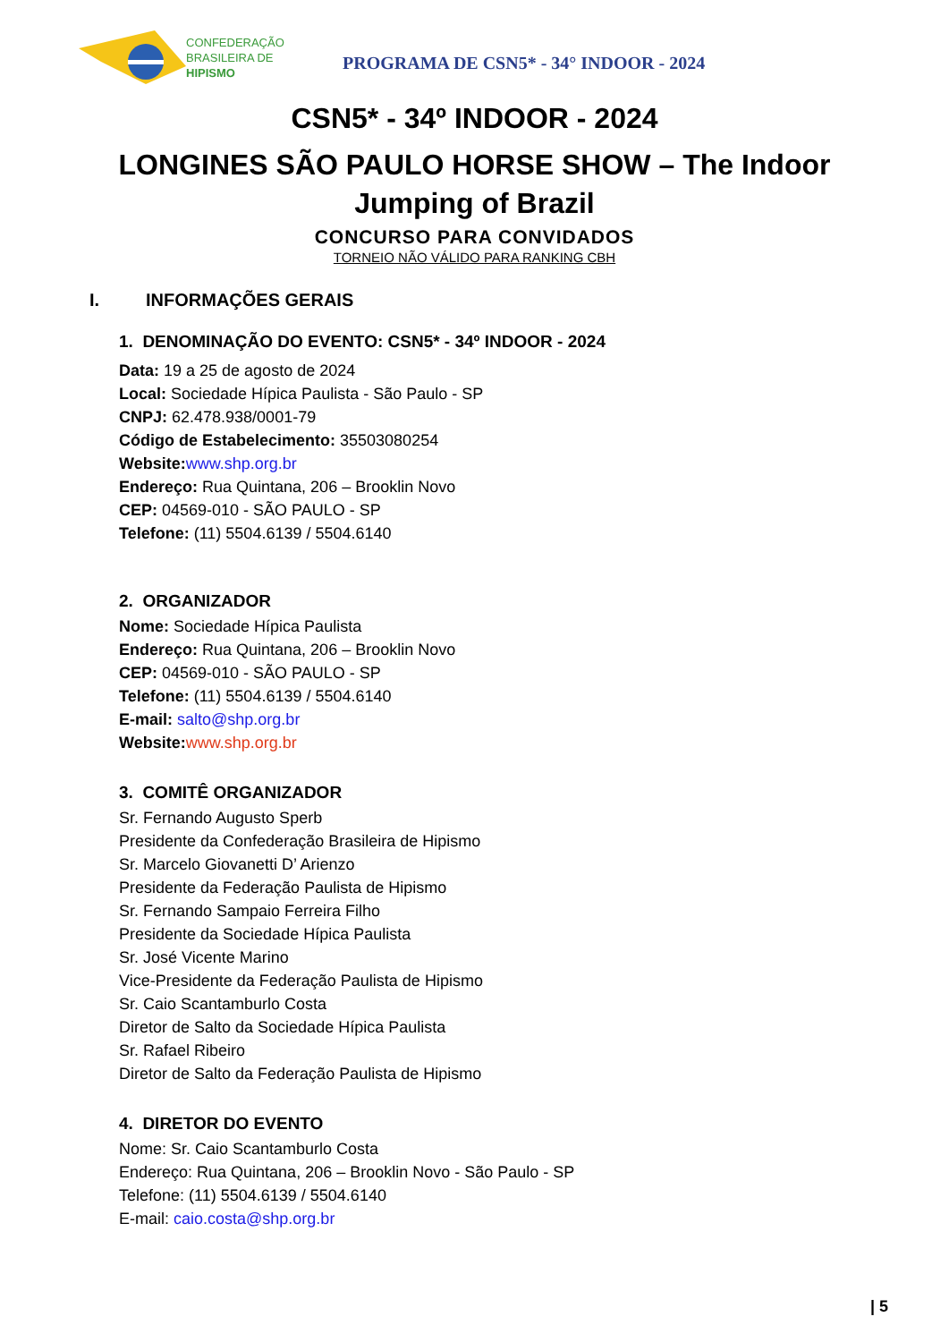CONFEDERAÇÃO
BRASILEIRA DE
HIPISMO
PROGRAMA DE CSN5* - 34° INDOOR - 2024
CSN5* - 34º INDOOR - 2024
LONGINES SÃO PAULO HORSE SHOW – The Indoor Jumping of Brazil
CONCURSO PARA CONVIDADOS
TORNEIO NÃO VÁLIDO PARA RANKING CBH
I. INFORMAÇÕES GERAIS
1. DENOMINAÇÃO DO EVENTO: CSN5* - 34º INDOOR - 2024
Data: 19 a 25 de agosto de 2024
Local: Sociedade Hípica Paulista - São Paulo - SP
CNPJ: 62.478.938/0001-79
Código de Estabelecimento: 35503080254
Website: www.shp.org.br
Endereço: Rua Quintana, 206 – Brooklin Novo
CEP: 04569-010 - SÃO PAULO - SP
Telefone: (11) 5504.6139 / 5504.6140
2. ORGANIZADOR
Nome: Sociedade Hípica Paulista
Endereço: Rua Quintana, 206 – Brooklin Novo
CEP: 04569-010 - SÃO PAULO - SP
Telefone: (11) 5504.6139 / 5504.6140
E-mail: salto@shp.org.br
Website: www.shp.org.br
3. COMITÊ ORGANIZADOR
Sr. Fernando Augusto Sperb
Presidente da Confederação Brasileira de Hipismo
Sr. Marcelo Giovanetti D’ Arienzo
Presidente da Federação Paulista de Hipismo
Sr. Fernando Sampaio Ferreira Filho
Presidente da Sociedade Hípica Paulista
Sr. José Vicente Marino
Vice-Presidente da Federação Paulista de Hipismo
Sr. Caio Scantamburlo Costa
Diretor de Salto da Sociedade Hípica Paulista
Sr. Rafael Ribeiro
Diretor de Salto da Federação Paulista de Hipismo
4. DIRETOR DO EVENTO
Nome: Sr. Caio Scantamburlo Costa
Endereço: Rua Quintana, 206 – Brooklin Novo - São Paulo - SP
Telefone: (11) 5504.6139 / 5504.6140
E-mail: caio.costa@shp.org.br
| 5